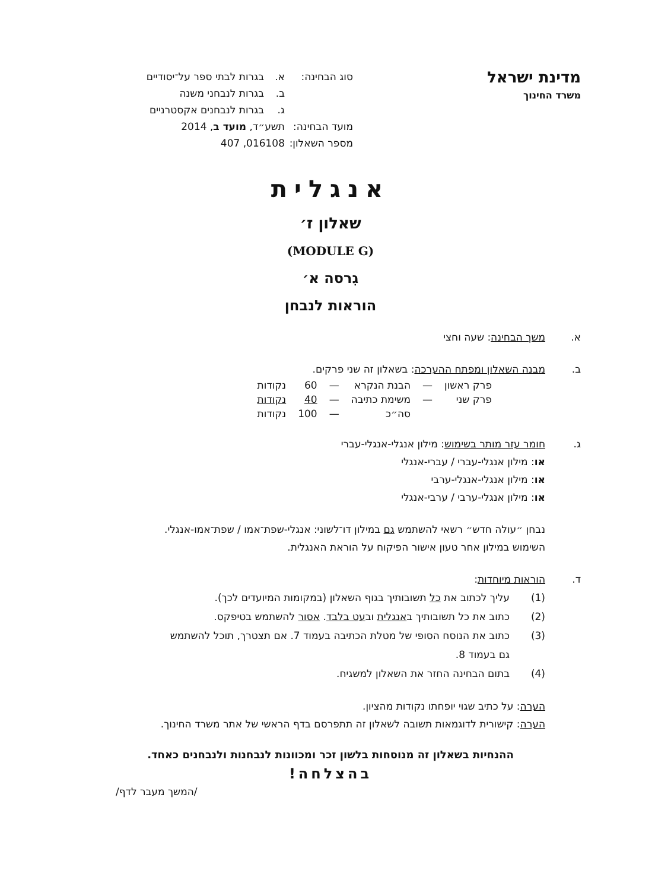מדינת ישראל
משרד החינוך
סוג הבחינה: א. בגרות לבתי ספר על־יסודיים
ב. בגרות לנבחני משנה
ג. בגרות לנבחנים אקסטרניים
מועד הבחינה: תשע״ד, מועד ב, 2014
מספר השאלון: 016108, 407
אנגלית
שאלון ז׳
(MODULE G)
גִרסה א׳
הוראות לנבחן
א. משך הבחינה: שעה וחצי
ב. מבנה השאלון ומפתח ההערכה: בשאלון זה שני פרקים.
| פרק ראשון | — | הבנת הנקרא | — | 60 | נקודות |
| פרק שני | — | משימת כתיבה | — | 40 | נקודות |
| | | סה״כ | — | 100 | נקודות |
ג. חומר עזר מותר בשימוש: מילון אנגלי-אנגלי-עברי
או: מילון אנגלי-עברי / עברי-אנגלי
או: מילון אנגלי-אנגלי-ערבי
או: מילון אנגלי-ערבי / ערבי-אנגלי
נבחן ״עולה חדש״ רשאי להשתמש גם במילון דו־לשוני: אנגלי-שפת־אמו / שפת־אמו-אנגלי.
השימוש במילון אחר טעון אישור הפיקוח על הוראת האנגלית.
ד. הוראות מיוחדות:
(1) עליך לכתוב את כל תשובותיך בגוף השאלון (במקומות המיועדים לכך).
(2) כתוב את כל תשובותיך באנגלית ובעט בלבד. אסור להשתמש בטיפקס.
(3) כתוב את הנוסח הסופי של מטלת הכתיבה בעמוד 7. אם תצטרך, תוכל להשתמש
גם בעמוד 8.
(4) בתום הבחינה החזר את השאלון למשגיח.
הערה: על כתיב שגוי יופחתו נקודות מהציון.
הערה: קישורית לדוגמאות תשובה לשאלון זה תתפרסם בדף הראשי של אתר משרד החינוך.
ההנחיות בשאלון זה מנוסחות בלשון זכר ומכוונות לנבחנות ולנבחנים כאחד.
בהצלחה!
/המשך מעבר לדף/